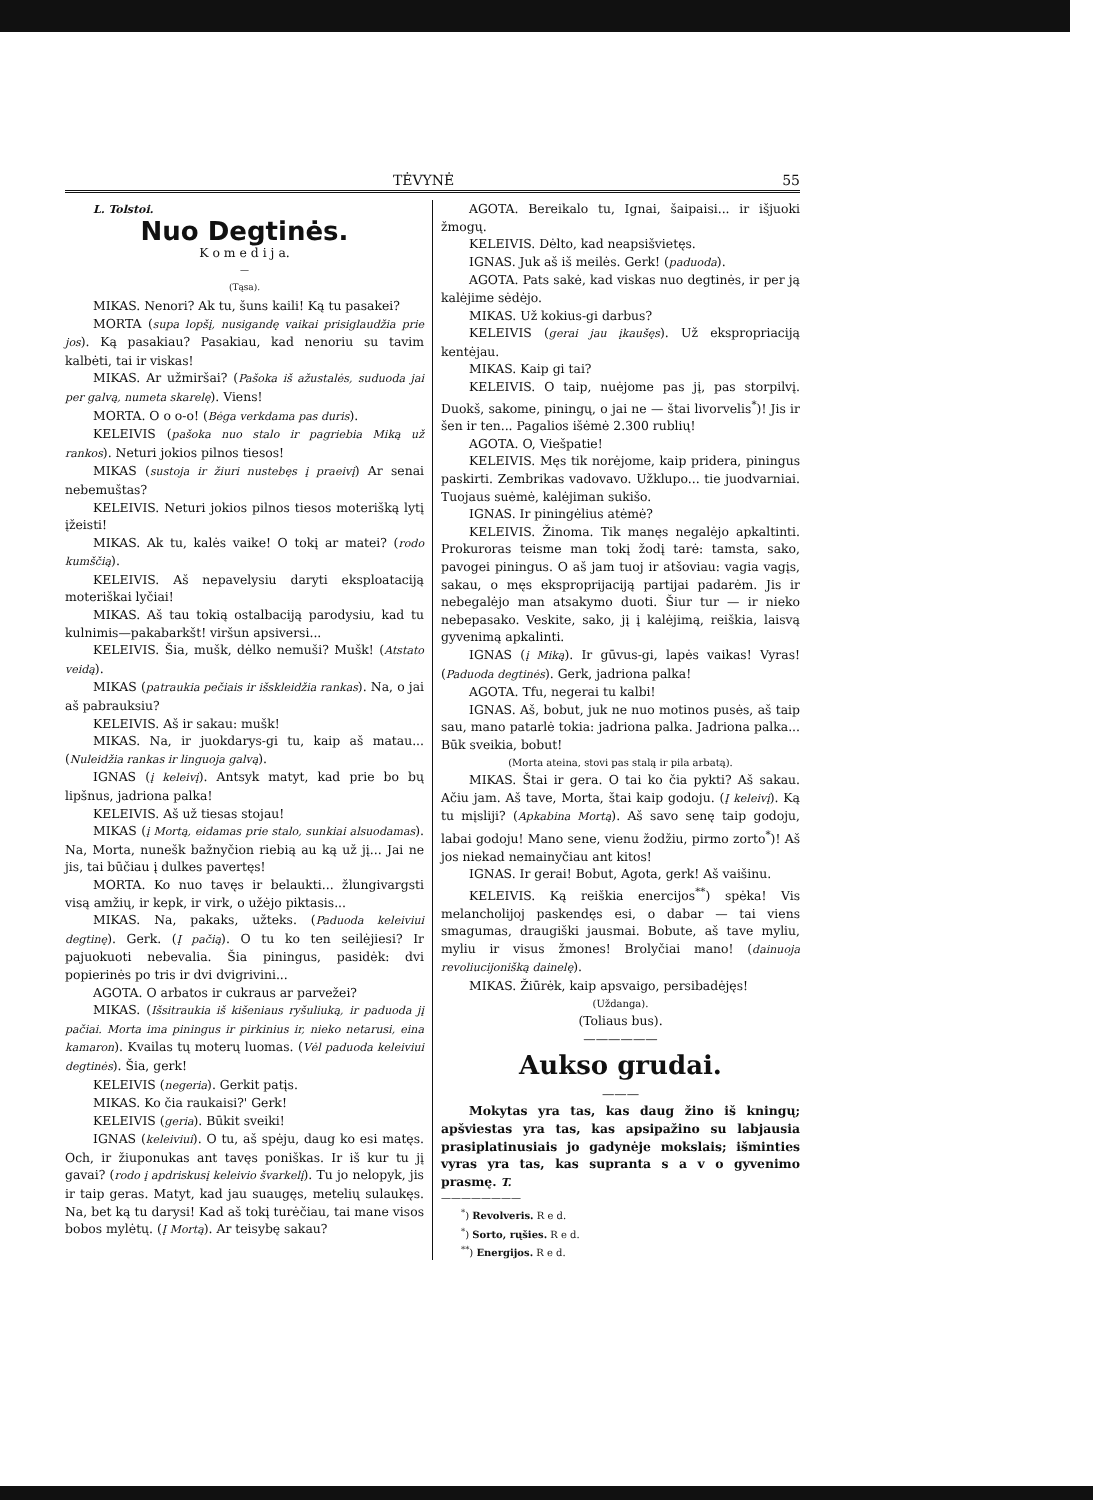TĖVYNĖ 55
L. Tolstoi.
Nuo Degtinės.
K o m e d i j a.
—
(Tąsa).
MIKAS. Nenori? Ak tu, šuns kaili! Ką tu pasakei?
MORTA (supa lopšį, nusigandę vaikai prisiglaudžia prie jos). Ką pasakiau? Pasakiau, kad nenoriu su tavim kalbėti, tai ir viskas!
MIKAS. Ar užmiršai? (Pašoka iš ažustalės, suduoda jai per galvą, numeta skarelę). Viens!
MORTA. O o o-o! (Bėga verkdama pas duris).
KELEIVIS (pašoka nuo stalo ir pagriebia Miką už rankos). Neturi jokios pilnos tiesos!
MIKAS (sustoja ir žiuri nustebęs į praeivį) Ar senai nebemuštas?
KELEIVIS. Neturi jokios pilnos tiesos moterišką lytį įžeisti!
MIKAS. Ak tu, kalės vaike! O tokį ar matei? (rodo kumščią).
KELEIVIS. Aš nepavelysiu daryti eksploataciją moteriškai lyčiai!
MIKAS. Aš tau tokią ostalbaciją parodysiu, kad tu kulnimis—pakabarkšt! viršun apsiversi...
KELEIVIS. Šia, mušk, dėlko nemuši? Mušk! (Atstato veidą).
MIKAS (patraukia pečiais ir išskleidžia rankas). Na, o jai aš pabrauksiu?
KELEIVIS. Aš ir sakau: mušk!
MIKAS. Na, ir juokdarys-gi tu, kaip aš matau... (Nuleidžia rankas ir linguoja galvą).
IGNAS (į keleivį). Antsyk matyt, kad prie bo bų lipšnus, jadriona palka!
KELEIVIS. Aš už tiesas stojau!
MIKAS (į Mortą, eidamas prie stalo, sunkiai alsuodamas). Na, Morta, nunešk bažnyčion riebią au ką už jį... Jai ne jis, tai būčiau į dulkes pavertęs!
MORTA. Ko nuo tavęs ir belaukti... žlungivargsti visą amžių, ir kepk, ir virk, o užėjo piktasis...
MIKAS. Na, pakaks, užteks. (Paduoda keleiviui degtinę). Gerk. (Į pačią). O tu ko ten seilėjiesi? Ir pajuokuoti nebevalia. Šia piningus, pasidėk: dvi popierinės po tris ir dvi dvigrivini...
AGOTA. O arbatos ir cukraus ar parvežei?
MIKAS. (Išsitraukia iš kišeniaus ryšuliuką, ir paduoda jį pačiai. Morta ima piningus ir pirkinius ir, nieko netarusi, eina kamaron). Kvailas tų moterų luomas. (Vėl paduoda keleiviui degtinės). Šia, gerk!
KELEIVIS (negeria). Gerkit patįs.
MIKAS. Ko čia raukaisi?' Gerk!
KELEIVIS (geria). Būkit sveiki!
IGNAS (keleiviui). O tu, aš spėju, daug ko esi matęs. Och, ir žiuponukas ant tavęs poniškas. Ir iš kur tu jį gavai? (rodo į apdriskusį keleivio švarkelį). Tu jo nelopyk, jis ir taip geras. Matyt, kad jau suaugęs, metelių sulaukęs. Na, bet ką tu darysi! Kad aš tokį turėčiau, tai mane visos bobos mylėtų. (Į Mortą). Ar teisybę sakau?
AGOTA. Bereikalo tu, Ignai, šaipaisi... ir išjuoki žmogų.
KELEIVIS. Dėlto, kad neapsišvietęs.
IGNAS. Juk aš iš meilės. Gerk! (paduoda).
AGOTA. Pats sakė, kad viskas nuo degtinės, ir per ją kalėjime sėdėjo.
MIKAS. Už kokius-gi darbus?
KELEIVIS (gerai jau įkaušęs). Už ekspropriaciją kentėjau.
MIKAS. Kaip gi tai?
KELEIVIS. O taip, nuėjome pas jį, pas storpilvį. Duokš, sakome, piningų, o jai ne — štai livorvelis<sup>*</sup>)! Jis ir šen ir ten... Pagalios išėmė 2.300 rublių!
AGOTA. O, Viešpatie!
KELEIVIS. Męs tik norėjome, kaip pridera, piningus paskirti. Zembrikas vadovavo. Užklupo... tie juodvarniai. Tuojaus suėmė, kalėjiman sukišo.
IGNAS. Ir piningėlius atėmė?
KELEIVIS. Žinoma. Tik manęs negalėjo apkaltinti. Prokuroras teisme man tokį žodį tarė: tamsta, sako, pavogei piningus. O aš jam tuoj ir atšoviau: vagia vagįs, sakau, o męs eksproprijaciją partijai padarėm. Jis ir nebegalėjo man atsakymo duoti. Šiur tur — ir nieko nebepasako. Veskite, sako, jį į kalėjimą, reiškia, laisvą gyvenimą apkalinti.
IGNAS (į Miką). Ir gūvus-gi, lapės vaikas! Vyras! (Paduoda degtinės). Gerk, jadriona palka!
AGOTA. Tfu, negerai tu kalbi!
IGNAS. Aš, bobut, juk ne nuo motinos pusės, aš taip sau, mano patarlė tokia: jadriona palka. Jadriona palka... Būk sveikia, bobut!
(Morta ateina, stovi pas stalą ir pila arbatą).
MIKAS. Štai ir gera. O tai ko čia pykti? Aš sakau. Ačiu jam. Aš tave, Morta, štai kaip godoju. (Į keleivį). Ką tu mįsliji? (Apkabina Mortą). Aš savo senę taip godoju, labai godoju! Mano sene, vienu žodžiu, pirmo zorto<sup>*</sup>)! Aš jos niekad nemainyčiau ant kitos!
IGNAS. Ir gerai! Bobut, Agota, gerk! Aš vaišinu.
KELEIVIS. Ką reiškia enercijos<sup>**</sup>) spėka! Vis melancholijoj paskendęs esi, o dabar — tai viens smagumas, draugiški jausmai. Bobute, aš tave myliu, myliu ir visus žmones! Brolyčiai mano! (dainuoja revoliucijonišką dainelę).
MIKAS. Žiūrėk, kaip apsvaigo, persibadėjęs!
(Uždanga).
(Toliaus bus).
——————
Aukso grudai.
———
Mokytas yra tas, kas daug žino iš kningų; apšviestas yra tas, kas apsipažino su labjausia prasiplatinusiais jo gadynėje mokslais; išminties vyras yra tas, kas supranta s a v o gyvenimo prasmę. T.
————————
<sup>*</sup>) Revolveris. R e d.
<sup>*</sup>) Sorto, rųšies. R e d.
<sup>**</sup>) Energijos. R e d.